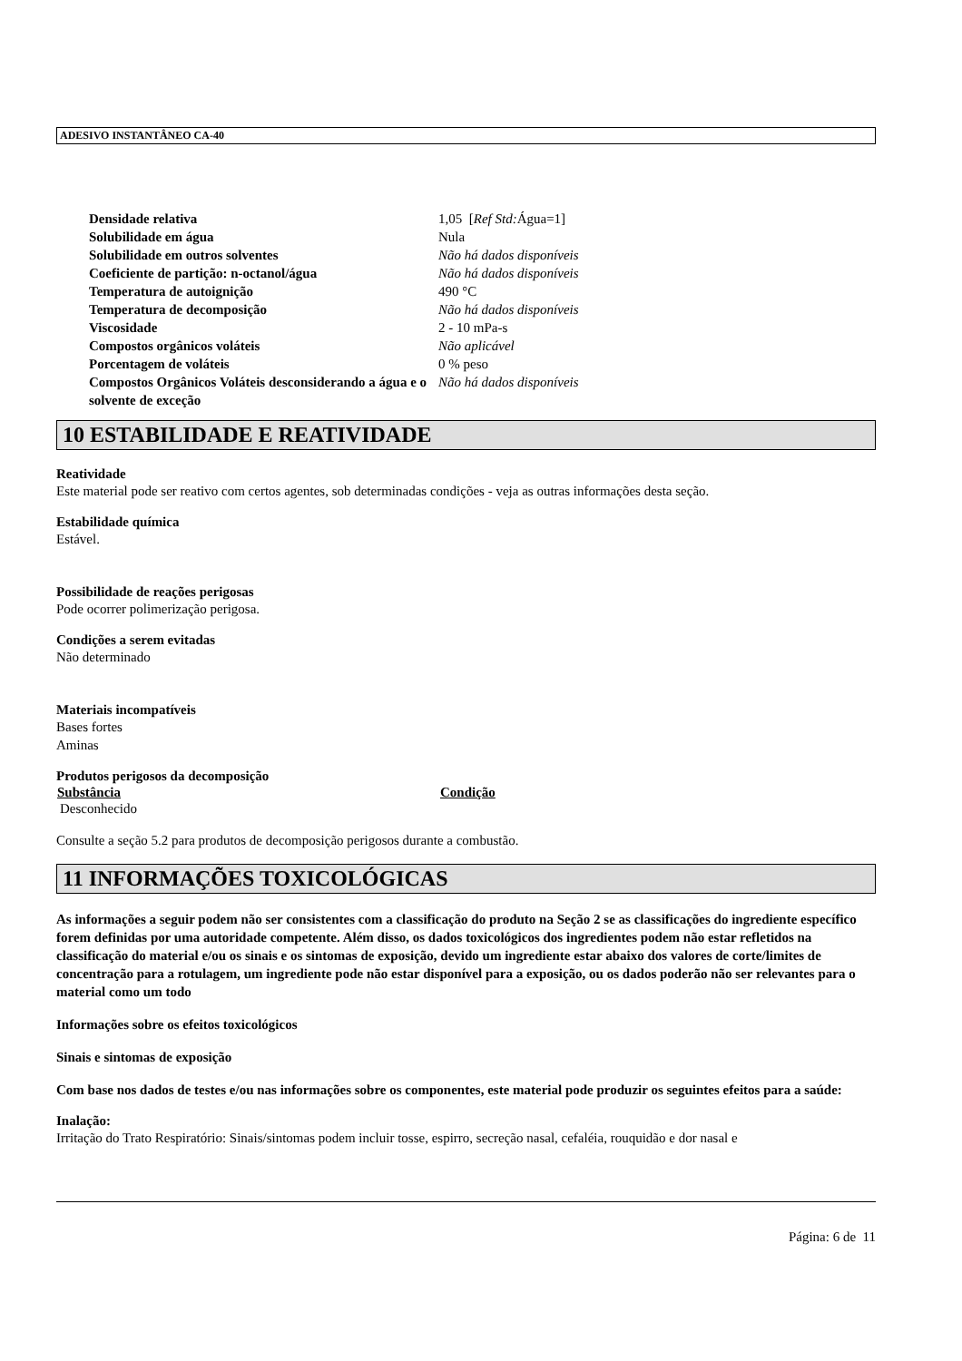ADESIVO INSTANTÂNEO CA-40
| Densidade relativa | 1,05 [ Ref Std: Água=1] |
| Solubilidade em água | Nula |
| Solubilidade em outros solventes | Não há dados disponíveis |
| Coeficiente de partição: n-octanol/água | Não há dados disponíveis |
| Temperatura de autoignição | 490 °C |
| Temperatura de decomposição | Não há dados disponíveis |
| Viscosidade | 2 - 10 mPa-s |
| Compostos orgânicos voláteis | Não aplicável |
| Porcentagem de voláteis | 0 % peso |
| Compostos Orgânicos Voláteis desconsiderando a água e o solvente de exceção | Não há dados disponíveis |
10 ESTABILIDADE E REATIVIDADE
Reatividade
Este material pode ser reativo com certos agentes, sob determinadas condições - veja as outras informações desta seção.
Estabilidade química
Estável.
Possibilidade de reações perigosas
Pode ocorrer polimerização perigosa.
Condições a serem evitadas
Não determinado
Materiais incompatíveis
Bases fortes
Aminas
Produtos perigosos da decomposição
| Substância | Condição |
| --- | --- |
| Desconhecido | |
Consulte a seção 5.2 para produtos de decomposição perigosos durante a combustão.
11 INFORMAÇÕES TOXICOLÓGICAS
As informações a seguir podem não ser consistentes com a classificação do produto na Seção 2 se as classificações do ingrediente específico forem definidas por uma autoridade competente. Além disso, os dados toxicológicos dos ingredientes podem não estar refletidos na classificação do material e/ou os sinais e os sintomas de exposição, devido um ingrediente estar abaixo dos valores de corte/limites de concentração para a rotulagem, um ingrediente pode não estar disponível para a exposição, ou os dados poderão não ser relevantes para o material como um todo
Informações sobre os efeitos toxicológicos
Sinais e sintomas de exposição
Com base nos dados de testes e/ou nas informações sobre os componentes, este material pode produzir os seguintes efeitos para a saúde:
Inalação:
Irritação do Trato Respiratório: Sinais/sintomas podem incluir tosse, espirro, secreção nasal, cefaléia, rouquidão e dor nasal e
Página: 6 de 11